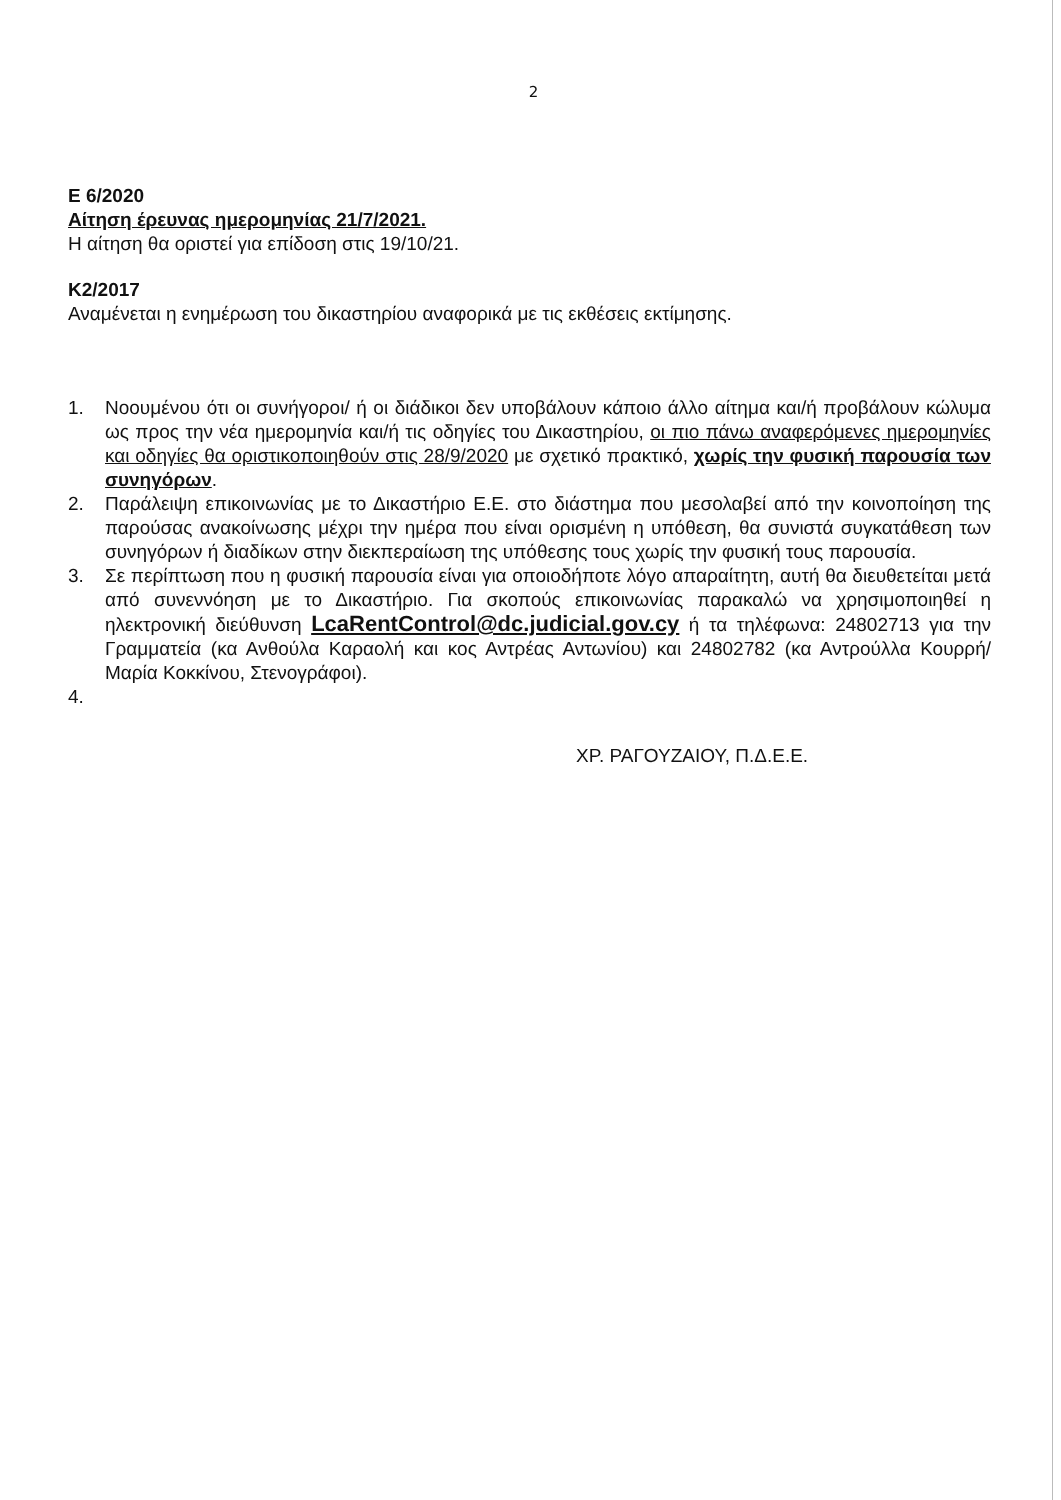2
Ε 6/2020
Αίτηση έρευνας ημερομηνίας 21/7/2021.
Η αίτηση θα οριστεί για επίδοση στις 19/10/21.
Κ2/2017
Αναμένεται η ενημέρωση του δικαστηρίου αναφορικά με τις εκθέσεις εκτίμησης.
1. Νοουμένου ότι οι συνήγοροι/ ή οι διάδικοι δεν υποβάλουν κάποιο άλλο αίτημα και/ή προβάλουν κώλυμα ως προς την νέα ημερομηνία και/ή τις οδηγίες του Δικαστηρίου, οι πιο πάνω αναφερόμενες ημερομηνίες και οδηγίες θα οριστικοποιηθούν στις 28/9/2020 με σχετικό πρακτικό, χωρίς την φυσική παρουσία των συνηγόρων.
2. Παράλειψη επικοινωνίας με το Δικαστήριο Ε.Ε. στο διάστημα που μεσολαβεί από την κοινοποίηση της παρούσας ανακοίνωσης μέχρι την ημέρα που είναι ορισμένη η υπόθεση, θα συνιστά συγκατάθεση των συνηγόρων ή διαδίκων στην διεκπεραίωση της υπόθεσης τους χωρίς την φυσική τους παρουσία.
3. Σε περίπτωση που η φυσική παρουσία είναι για οποιοδήποτε λόγο απαραίτητη, αυτή θα διευθετείται μετά από συνεννόηση με το Δικαστήριο. Για σκοπούς επικοινωνίας παρακαλώ να χρησιμοποιηθεί η ηλεκτρονική διεύθυνση LcaRentControl@dc.judicial.gov.cy ή τα τηλέφωνα: 24802713 για την Γραμματεία (κα Ανθούλα Καραολή και κος Αντρέας Αντωνίου) και 24802782 (κα Αντρούλλα Κουρρή/Μαρία Κοκκίνου, Στενογράφοι).
4.
ΧΡ. ΡΑΓΟΥΖΑΙΟΥ, Π.Δ.Ε.Ε.